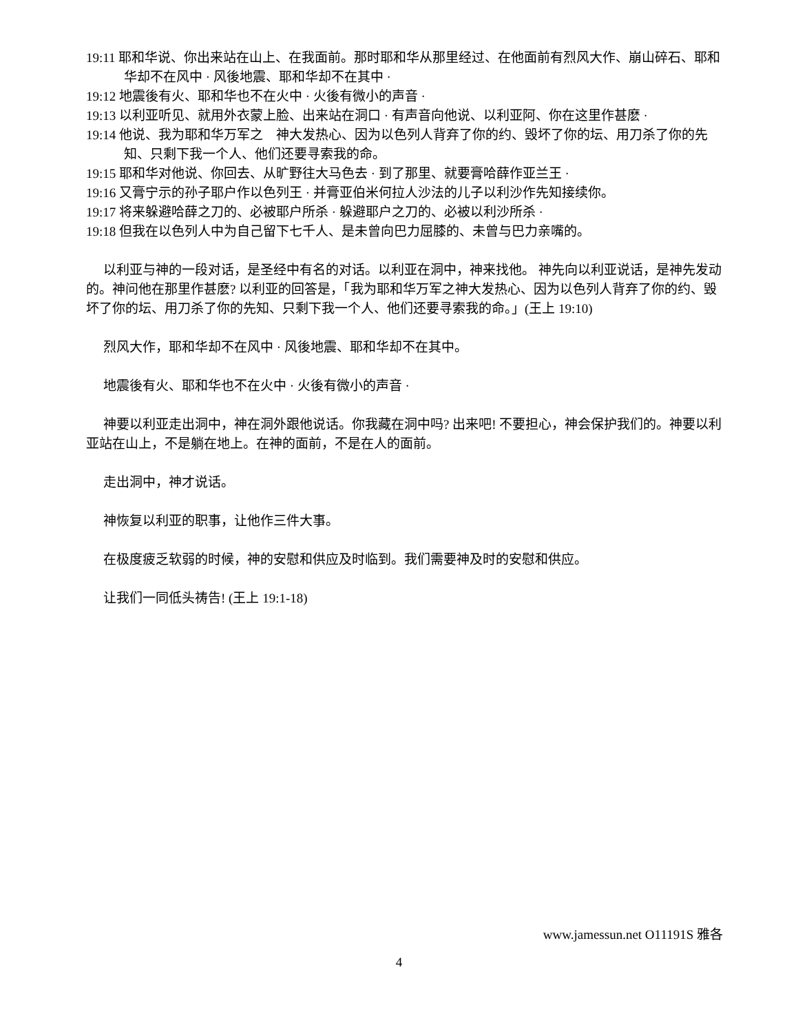19:11 耶和华说、你出来站在山上、在我面前。那时耶和华从那里经过、在他面前有烈风大作、崩山碎石、耶和华却不在风中 · 风後地震、耶和华却不在其中 ·
19:12 地震後有火、耶和华也不在火中 · 火後有微小的声音 ·
19:13 以利亚听见、就用外衣蒙上脸、出来站在洞口 · 有声音向他说、以利亚阿、你在这里作甚麽 ·
19:14 他说、我为耶和华万军之　神大发热心、因为以色列人背弃了你的约、毁坏了你的坛、用刀杀了你的先知、只剩下我一个人、他们还要寻索我的命。
19:15 耶和华对他说、你回去、从旷野往大马色去 · 到了那里、就要膏哈薛作亚兰王 ·
19:16 又膏宁示的孙子耶户作以色列王 · 并膏亚伯米何拉人沙法的儿子以利沙作先知接续你。
19:17 将来躲避哈薛之刀的、必被耶户所杀 · 躲避耶户之刀的、必被以利沙所杀 ·
19:18 但我在以色列人中为自己留下七千人、是未曾向巴力屈膝的、未曾与巴力亲嘴的。
以利亚与神的一段对话，是圣经中有名的对话。以利亚在洞中，神来找他。 神先向以利亚说话，是神先发动的。神问他在那里作甚麽? 以利亚的回答是，「我为耶和华万军之神大发热心、因为以色列人背弃了你的约、毁坏了你的坛、用刀杀了你的先知、只剩下我一个人、他们还要寻索我的命。」(王上 19:10)
烈风大作，耶和华却不在风中 · 风後地震、耶和华却不在其中。
地震後有火、耶和华也不在火中 · 火後有微小的声音 ·
神要以利亚走出洞中，神在洞外跟他说话。你我藏在洞中吗? 出来吧! 不要担心，神会保护我们的。神要以利亚站在山上，不是躺在地上。在神的面前，不是在人的面前。
走出洞中，神才说话。
神恢复以利亚的职事，让他作三件大事。
在极度疲乏软弱的时候，神的安慰和供应及时临到。我们需要神及时的安慰和供应。
让我们一同低头祷告! (王上 19:1-18)
www.jamessun.net O11191S 雅各
4